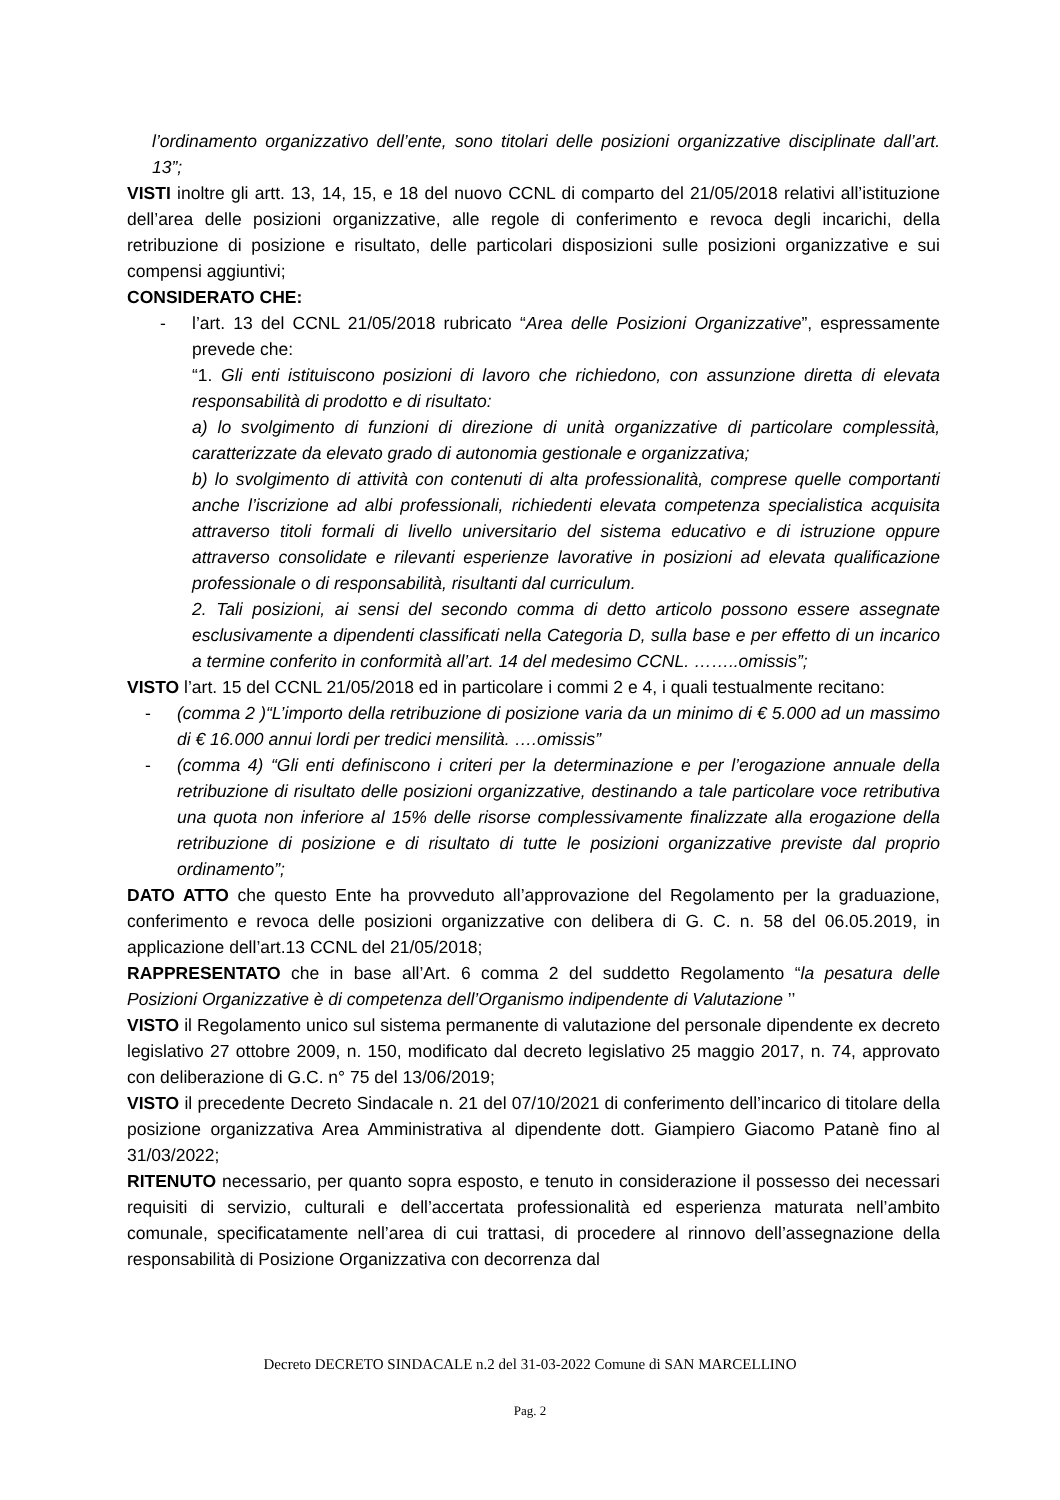l’ordinamento organizzativo dell’ente, sono titolari delle posizioni organizzative disciplinate dall’art. 13”;
VISTI inoltre gli artt. 13, 14, 15, e 18 del nuovo CCNL di comparto del 21/05/2018 relativi all’istituzione dell’area delle posizioni organizzative, alle regole di conferimento e revoca degli incarichi, della retribuzione di posizione e risultato, delle particolari disposizioni sulle posizioni organizzative e sui compensi aggiuntivi;
CONSIDERATO CHE:
- l’art. 13 del CCNL 21/05/2018 rubricato “Area delle Posizioni Organizzative”, espressamente prevede che:
“1. Gli enti istituiscono posizioni di lavoro che richiedono, con assunzione diretta di elevata responsabilità di prodotto e di risultato:
a) lo svolgimento di funzioni di direzione di unità organizzative di particolare complessità, caratterizzate da elevato grado di autonomia gestionale e organizzativa;
b) lo svolgimento di attività con contenuti di alta professionalità, comprese quelle comportanti anche l’iscrizione ad albi professionali, richiedenti elevata competenza specialistica acquisita attraverso titoli formali di livello universitario del sistema educativo e di istruzione oppure attraverso consolidate e rilevanti esperienze lavorative in posizioni ad elevata qualificazione professionale o di responsabilità, risultanti dal curriculum.
2. Tali posizioni, ai sensi del secondo comma di detto articolo possono essere assegnate esclusivamente a dipendenti classificati nella Categoria D, sulla base e per effetto di un incarico a termine conferito in conformità all’art. 14 del medesimo CCNL. ……..omissis”;
VISTO l’art. 15 del CCNL 21/05/2018 ed in particolare i commi 2 e 4, i quali testualmente recitano:
- (comma 2 )“L’importo della retribuzione di posizione varia da un minimo di € 5.000 ad un massimo di € 16.000 annui lordi per tredici mensilità. ….omissis”
- (comma 4) “Gli enti definiscono i criteri per la determinazione e per l’erogazione annuale della retribuzione di risultato delle posizioni organizzative, destinando a tale particolare voce retributiva una quota non inferiore al 15% delle risorse complessivamente finalizzate alla erogazione della retribuzione di posizione e di risultato di tutte le posizioni organizzative previste dal proprio ordinamento”;
DATO ATTO che questo Ente ha provveduto all’approvazione del Regolamento per la graduazione, conferimento e revoca delle posizioni organizzative con delibera di G. C. n. 58 del 06.05.2019, in applicazione dell’art.13 CCNL del 21/05/2018;
RAPPRESENTATO che in base all’Art. 6 comma 2 del suddetto Regolamento “la pesatura delle Posizioni Organizzative è di competenza dell’Organismo indipendente di Valutazione ’’
VISTO il Regolamento unico sul sistema permanente di valutazione del personale dipendente ex decreto legislativo 27 ottobre 2009, n. 150, modificato dal decreto legislativo 25 maggio 2017, n. 74, approvato con deliberazione di G.C. n° 75 del 13/06/2019;
VISTO il precedente Decreto Sindacale n. 21 del 07/10/2021 di conferimento dell’incarico di titolare della posizione organizzativa Area Amministrativa al dipendente dott. Giampiero Giacomo Patanè fino al 31/03/2022;
RITENUTO necessario, per quanto sopra esposto, e tenuto in considerazione il possesso dei necessari requisiti di servizio, culturali e dell’accertata professionalità ed esperienza maturata nell’ambito comunale, specificatamente nell’area di cui trattasi, di procedere al rinnovo dell’assegnazione della responsabilità di Posizione Organizzativa con decorrenza dal
Decreto DECRETO SINDACALE n.2 del 31-03-2022 Comune di SAN MARCELLINO
Pag. 2